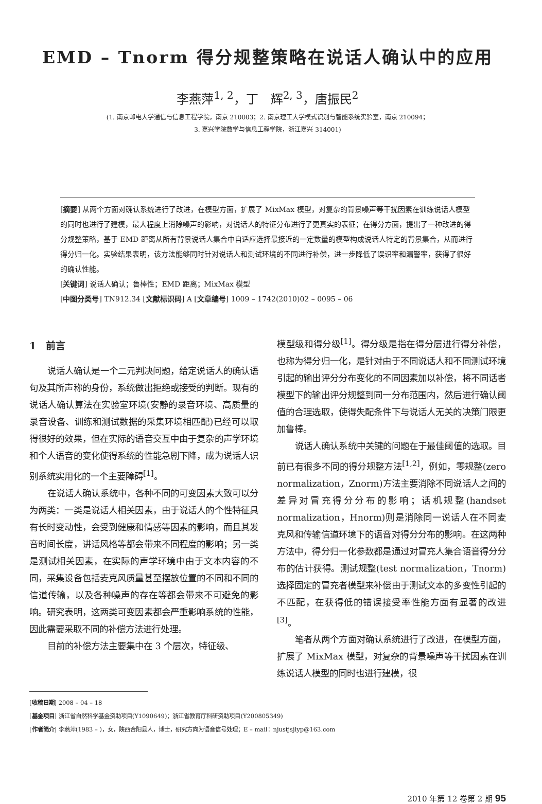EMD – Tnorm 得分规整策略在说话人确认中的应用
李燕萍<sup>1, 2</sup>，丁　辉<sup>2, 3</sup>，唐振民<sup>2</sup>
(1. 南京邮电大学通信与信息工程学院，南京 210003；2. 南京理工大学模式识别与智能系统实验室，南京 210094；
3. 嘉兴学院数学与信息工程学院，浙江嘉兴 314001)
[摘要] 从两个方面对确认系统进行了改进，在模型方面，扩展了 MixMax 模型，对复杂的背景噪声等干扰因素在训练说话人模型的同时也进行了建模，最大程度上消除噪声的影响，对说话人的特征分布进行了更真实的表征；在得分方面，提出了一种改进的得分规整策略，基于 EMD 距离从所有背景说话人集合中自适应选择最接近的一定数量的模型构成说话人特定的背景集合，从而进行得分归一化。实验结果表明，该方法能够同时针对说话人和测试环境的不同进行补偿，进一步降低了误识率和漏警率，获得了很好的确认性能。
[关键词] 说话人确认；鲁棒性；EMD 距离；MixMax 模型
[中图分类号] TN912.34 [文献标识码] A [文章编号] 1009 – 1742(2010)02 – 0095 – 06
1　前言
说话人确认是一个二元判决问题，给定说话人的确认语句及其所声称的身份，系统做出拒绝或接受的判断。现有的说话人确认算法在实验室环境(安静的录音环境、高质量的录音设备、训练和测试数据的采集环境相匹配)已经可以取得很好的效果，但在实际的语音交互中由于复杂的声学环境和个人语音的变化使得系统的性能急剧下降，成为说话人识别系统实用化的一个主要障碍<sup>[1]</sup>。
在说话人确认系统中，各种不同的可变因素大致可以分为两类：一类是说话人相关因素，由于说话人的个性特征具有长时变动性，会受到健康和情感等因素的影响，而且其发音时间长度，讲话风格等都会带来不同程度的影响；另一类是测试相关因素，在实际的声学环境中由于文本内容的不同，采集设备包括麦克风质量甚至摆放位置的不同和不同的信道传输，以及各种噪声的存在等都会带来不可避免的影响。研究表明，这两类可变因素都会严重影响系统的性能，因此需要采取不同的补偿方法进行处理。
目前的补偿方法主要集中在 3 个层次，特征级、
模型级和得分级<sup>[1]</sup>。得分级是指在得分层进行得分补偿，也称为得分归一化，是针对由于不同说话人和不同测试环境引起的输出评分分布变化的不同因素加以补偿，将不同话者模型下的输出评分规整到同一分布范围内，然后进行确认阈值的合理选取，使得失配条件下与说话人无关的决策门限更加鲁棒。
说话人确认系统中关键的问题在于最佳阈值的选取。目前已有很多不同的得分规整方法<sup>[1,2]</sup>，例如，零规整(zero normalization，Znorm)方法主要消除不同说话人之间的差异对冒充得分分布的影响；话机规整(handset normalization，Hnorm)则是消除同一说话人在不同麦克风和传输信道环境下的语音对得分分布的影响。在这两种方法中，得分归一化参数都是通过对冒充人集合语音得分分布的估计获得。测试规整(test normalization，Tnorm)选择固定的冒充者模型来补偿由于测试文本的多变性引起的不匹配，在获得低的错误接受率性能方面有显著的改进<sup>[3]</sup>。
笔者从两个方面对确认系统进行了改进，在模型方面，扩展了 MixMax 模型，对复杂的背景噪声等干扰因素在训练说话人模型的同时也进行建模，很
[收稿日期] 2008 – 04 – 18
[基金项目] 浙江省自然科学基金资助项目(Y1090649)；浙江省教育厅科研资助项目(Y200805349)
[作者简介] 李燕萍(1983 – )，女，陕西合阳县人，博士，研究方向为语音信号处理；E – mail：njustjsjlyp@163.com
2010 年第 12 卷第 2 期 95